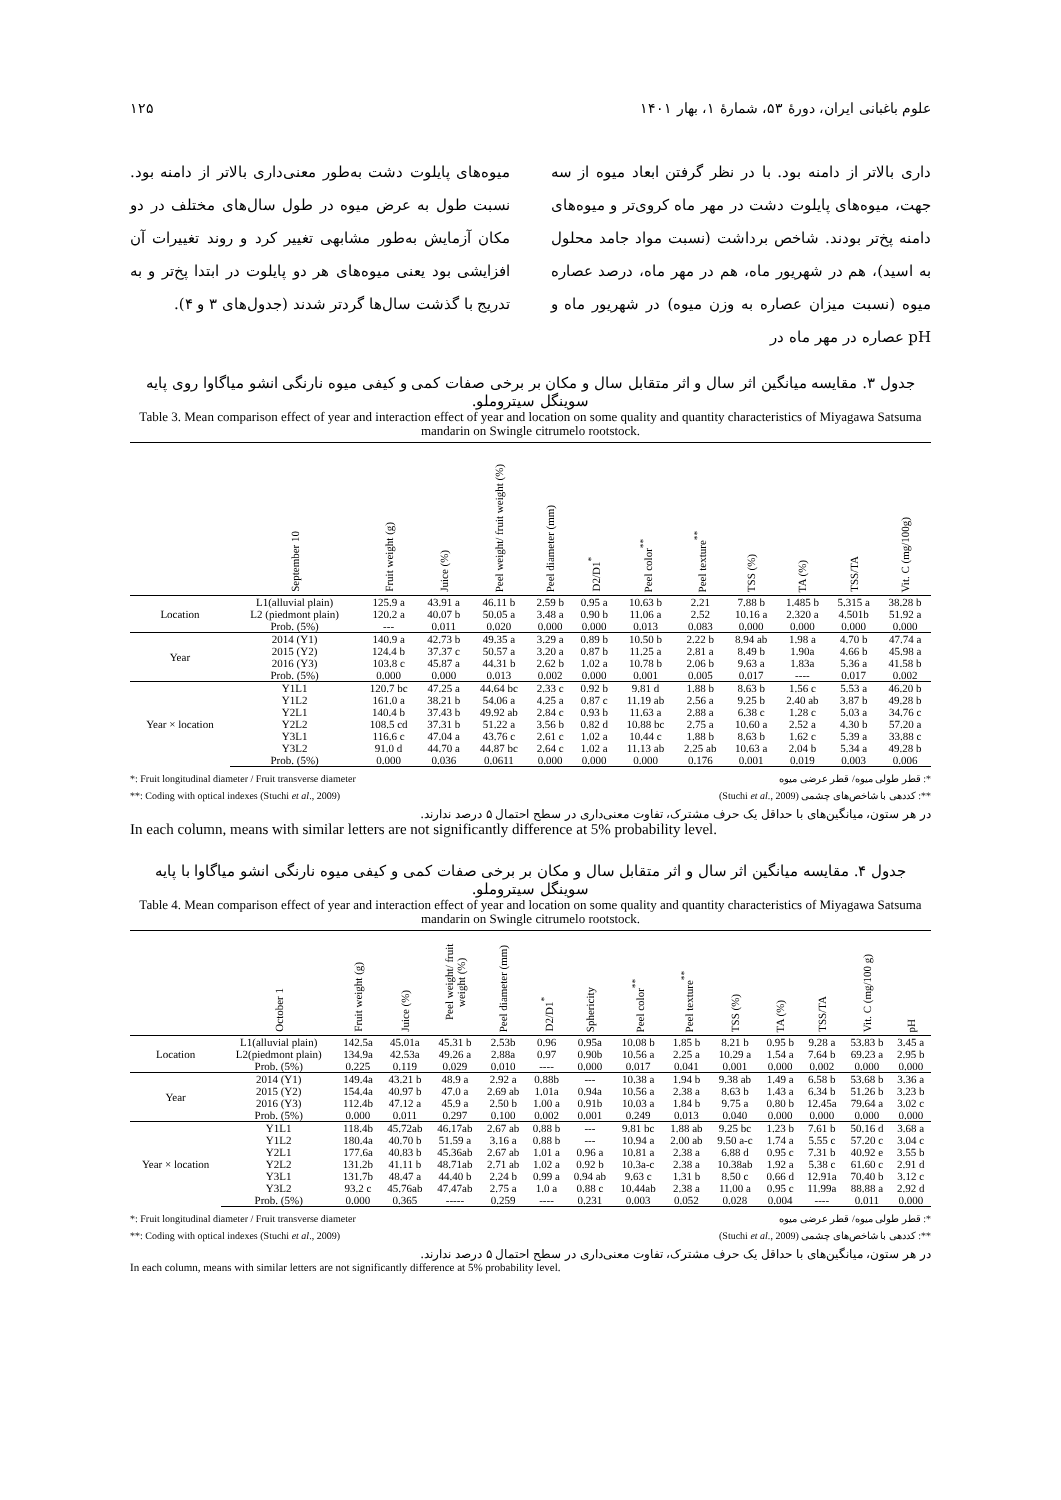علوم باغبانی ایران، دورهٔ ۵۳، شمارهٔ ۱، بهار ۱۴۰۱ ۱۲۵
داری بالاتر از دامنه بود. با در نظر گرفتن ابعاد میوه از سه جهت، میوه‌های پایلوت دشت در مهر ماه کروی‌تر و میوه‌های دامنه پخ‌تر بودند. شاخص برداشت (نسبت مواد جامد محلول به اسید)، هم در شهریور ماه، هم در مهر ماه، درصد عصاره میوه (نسبت میزان عصاره به وزن میوه) در شهریور ماه و pH عصاره در مهر ماه در
میوه‌های پایلوت دشت به‌طور معنی‌داری بالاتر از دامنه بود. نسبت طول به عرض میوه در طول سال‌های مختلف در دو مکان آزمایش به‌طور مشابهی تغییر کرد و روند تغییرات آن افزایشی بود یعنی میوه‌های هر دو پایلوت در ابتدا پخ‌تر و به تدریج با گذشت سال‌ها گردتر شدند (جدول‌های ۳ و ۴).
جدول ۳. مقایسه میانگین اثر سال و اثر متقابل سال و مکان بر برخی صفات کمی و کیفی میوه نارنگی انشو میاگاوا روی پایه سوینگل سیتروملو.
Table 3. Mean comparison effect of year and interaction effect of year and location on some quality and quantity characteristics of Miyagawa Satsuma mandarin on Swingle citrumelo rootstock.
| | September 10 | Fruit weight (g) | Juice (%) | Peel weight/ fruit weight (%) | Peel diameter (mm) | D2/D1<sup>*</sup> | Peel color<sup>**</sup> | Peel texture<sup>**</sup> | TSS (%) | TA (%) | TSS/TA | Vit. C (mg/100g) |
| --- | --- | --- | --- | --- | --- | --- | --- | --- | --- | --- | --- | --- |
| Location | L1(alluvial plain) | 125.9 a | 43.91 a | 46.11 b | 2.59 b | 0.95 a | 10.63 b | 2.21 | 7.88 b | 1.485 b | 5.315 a | 38.28 b |
| | L2 (piedmont plain) | 120.2 a | 40.07 b | 50.05 a | 3.48 a | 0.90 b | 11.06 a | 2.52 | 10.16 a | 2.320 a | 4.501b | 51.92 a |
| | Prob. (5%) | --- | 0.011 | 0.020 | 0.000 | 0.000 | 0.013 | 0.083 | 0.000 | 0.000 | 0.000 | 0.000 |
| Year | 2014 (Y1) | 140.9 a | 42.73 b | 49.35 a | 3.29 a | 0.89 b | 10.50 b | 2.22 b | 8.94 ab | 1.98 a | 4.70 b | 47.74 a |
| | 2015 (Y2) | 124.4 b | 37.37 c | 50.57 a | 3.20 a | 0.87 b | 11.25 a | 2.81 a | 8.49 b | 1.90a | 4.66 b | 45.98 a |
| | 2016 (Y3) | 103.8 c | 45.87 a | 44.31 b | 2.62 b | 1.02 a | 10.78 b | 2.06 b | 9.63 a | 1.83a | 5.36 a | 41.58 b |
| | Prob. (5%) | 0.000 | 0.000 | 0.013 | 0.002 | 0.000 | 0.001 | 0.005 | 0.017 | ---- | 0.017 | 0.002 |
| Year × location | Y1L1 | 120.7 bc | 47.25 a | 44.64 bc | 2.33 c | 0.92 b | 9.81 d | 1.88 b | 8.63 b | 1.56 c | 5.53 a | 46.20 b |
| | Y1L2 | 161.0 a | 38.21 b | 54.06 a | 4.25 a | 0.87 c | 11.19 ab | 2.56 a | 9.25 b | 2.40 ab | 3.87 b | 49.28 b |
| | Y2L1 | 140.4 b | 37.43 b | 49.92 ab | 2.84 c | 0.93 b | 11.63 a | 2.88 a | 6.38 c | 1.28 c | 5.03 a | 34.76 c |
| | Y2L2 | 108.5 cd | 37.31 b | 51.22 a | 3.56 b | 0.82 d | 10.88 bc | 2.75 a | 10.60 a | 2.52 a | 4.30 b | 57.20 a |
| | Y3L1 | 116.6 c | 47.04 a | 43.76 c | 2.61 c | 1.02 a | 10.44 c | 1.88 b | 8.63 b | 1.62 c | 5.39 a | 33.88 c |
| | Y3L2 | 91.0 d | 44.70 a | 44.87 bc | 2.64 c | 1.02 a | 11.13 ab | 2.25 ab | 10.63 a | 2.04 b | 5.34 a | 49.28 b |
| | Prob. (5%) | 0.000 | 0.036 | 0.0611 | 0.000 | 0.000 | 0.000 | 0.176 | 0.001 | 0.019 | 0.003 | 0.006 |
*: Fruit longitudinal diameter / Fruit transverse diameter *: قطر طولی میوه/ قطر عرضی میوه
**: Coding with optical indexes (Stuchi et al., 2009) **: کددهی با شاخص‌های چشمی (Stuchi et al., 2009)
در هر ستون، میانگین‌های با حداقل یک حرف مشترک، تفاوت معنی‌داری در سطح احتمال ۵ درصد ندارند.
In each column, means with similar letters are not significantly difference at 5% probability level.
جدول ۴. مقایسه میانگین اثر سال و اثر متقابل سال و مکان بر برخی صفات کمی و کیفی میوه نارنگی انشو میاگاوا با پایه سوینگل سیتروملو.
Table 4. Mean comparison effect of year and interaction effect of year and location on some quality and quantity characteristics of Miyagawa Satsuma mandarin on Swingle citrumelo rootstock.
| | October 1 | Fruit weight (g) | Juice (%) | Peel weight/ fruit weight (%) | Peel diameter (mm) | D2/D1<sup>*</sup> | Sphericity | Peel color<sup>**</sup> | Peel texture<sup>**</sup> | TSS (%) | TA (%) | TSS/TA | Vit. C (mg/100 g) | pH |
| --- | --- | --- | --- | --- | --- | --- | --- | --- | --- | --- | --- | --- | --- | --- |
| Location | L1(alluvial plain) | 142.5a | 45.01a | 45.31 b | 2.53b | 0.96 | 0.95a | 10.08 b | 1.85 b | 8.21 b | 0.95 b | 9.28 a | 53.83 b | 3.45 a |
| | L2(piedmont plain) | 134.9a | 42.53a | 49.26 a | 2.88a | 0.97 | 0.90b | 10.56 a | 2.25 a | 10.29 a | 1.54 a | 7.64 b | 69.23 a | 2.95 b |
| | Prob. (5%) | 0.225 | 0.119 | 0.029 | 0.010 | ---- | 0.000 | 0.017 | 0.041 | 0.001 | 0.000 | 0.002 | 0.000 | 0.000 |
| Year | 2014 (Y1) | 149.4a | 43.21 b | 48.9 a | 2.92 a | 0.88b | --- | 10.38 a | 1.94 b | 9.38 ab | 1.49 a | 6.58 b | 53.68 b | 3.36 a |
| | 2015 (Y2) | 154.4a | 40.97 b | 47.0 a | 2.69 ab | 1.01a | 0.94a | 10.56 a | 2.38 a | 8.63 b | 1.43 a | 6.34 b | 51.26 b | 3.23 b |
| | 2016 (Y3) | 112.4b | 47.12 a | 45.9 a | 2.50 b | 1.00 a | 0.91b | 10.03 a | 1.84 b | 9.75 a | 0.80 b | 12.45a | 79.64 a | 3.02 c |
| | Prob. (5%) | 0.000 | 0.011 | 0.297 | 0.100 | 0.002 | 0.001 | 0.249 | 0.013 | 0.040 | 0.000 | 0.000 | 0.000 | 0.000 |
| Year × location | Y1L1 | 118.4b | 45.72ab | 46.17ab | 2.67 ab | 0.88 b | --- | 9.81 bc | 1.88 ab | 9.25 bc | 1.23 b | 7.61 b | 50.16 d | 3.68 a |
| | Y1L2 | 180.4a | 40.70 b | 51.59 a | 3.16 a | 0.88 b | --- | 10.94 a | 2.00 ab | 9.50 a-c | 1.74 a | 5.55 c | 57.20 c | 3.04 c |
| | Y2L1 | 177.6a | 40.83 b | 45.36ab | 2.67 ab | 1.01 a | 0.96 a | 10.81 a | 2.38 a | 6.88 d | 0.95 c | 7.31 b | 40.92 e | 3.55 b |
| | Y2L2 | 131.2b | 41.11 b | 48.71ab | 2.71 ab | 1.02 a | 0.92 b | 10.3a-c | 2.38 a | 10.38ab | 1.92 a | 5.38 c | 61.60 c | 2.91 d |
| | Y3L1 | 131.7b | 48.47 a | 44.40 b | 2.24 b | 0.99 a | 0.94 ab | 9.63 c | 1.31 b | 8.50 c | 0.66 d | 12.91a | 70.40 b | 3.12 c |
| | Y3L2 | 93.2 c | 45.76ab | 47.47ab | 2.75 a | 1.0 a | 0.88 c | 10.44ab | 2.38 a | 11.00 a | 0.95 c | 11.99a | 88.88 a | 2.92 d |
| | Prob. (5%) | 0.000 | 0.365 | ----- | 0.259 | ---- | 0.231 | 0.003 | 0.052 | 0.028 | 0.004 | ---- | 0.011 | 0.000 |
*: Fruit longitudinal diameter / Fruit transverse diameter *: قطر طولی میوه/ قطر عرضی میوه
**: Coding with optical indexes (Stuchi et al., 2009) **: کددهی با شاخص‌های چشمی (Stuchi et al., 2009)
در هر ستون، میانگین‌های با حداقل یک حرف مشترک، تفاوت معنی‌داری در سطح احتمال ۵ درصد ندارند.
In each column, means with similar letters are not significantly difference at 5% probability level.